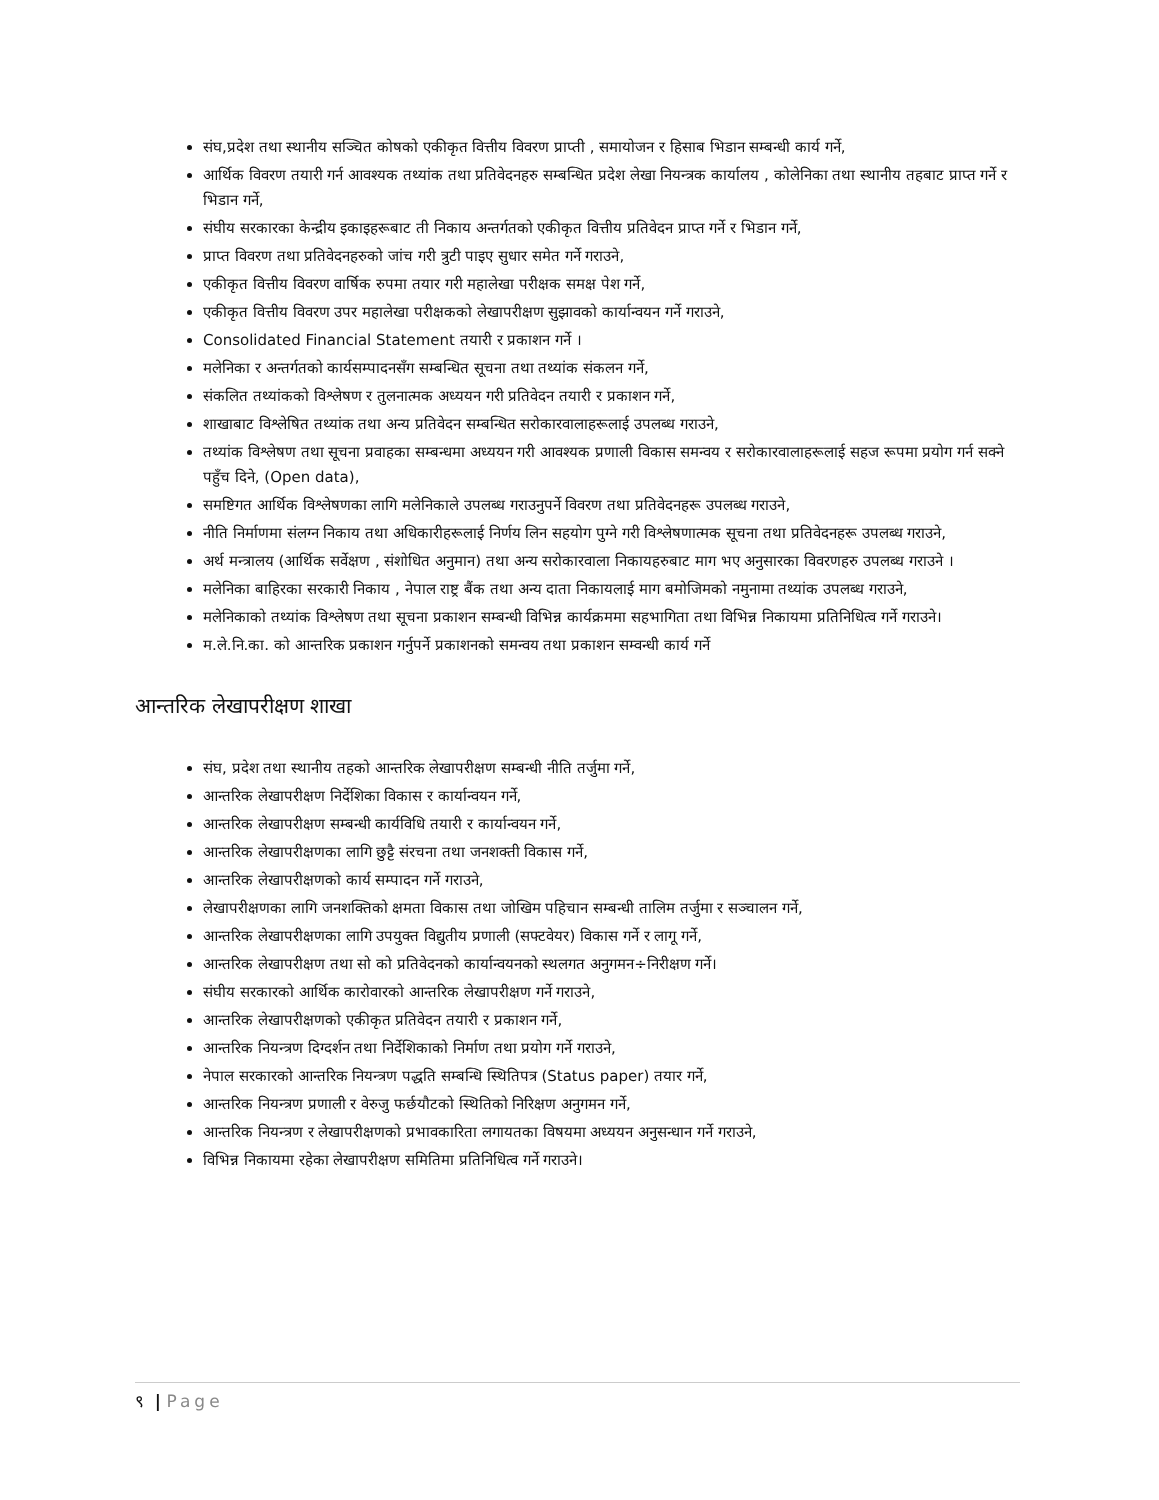संघ,प्रदेश तथा स्थानीय सञ्चित कोषको एकीकृत वित्तीय विवरण प्राप्ती , समायोजन र हिसाब भिडान सम्बन्धी कार्य गर्ने,
आर्थिक विवरण तयारी गर्न आवश्यक तथ्यांक तथा प्रतिवेदनहरु सम्बन्धित प्रदेश लेखा नियन्त्रक कार्यालय , कोलेनिका तथा स्थानीय तहबाट प्राप्त गर्ने र भिडान गर्ने,
संघीय सरकारका केन्द्रीय इकाइहरूबाट ती निकाय अन्तर्गतको एकीकृत वित्तीय प्रतिवेदन प्राप्त गर्ने र भिडान गर्ने,
प्राप्त विवरण तथा प्रतिवेदनहरुको जांच गरी त्रुटी पाइए सुधार समेत गर्ने गराउने,
एकीकृत वित्तीय विवरण वार्षिक रुपमा तयार गरी महालेखा परीक्षक समक्ष पेश गर्ने,
एकीकृत वित्तीय विवरण उपर महालेखा परीक्षकको लेखापरीक्षण सुझावको कार्यान्वयन गर्ने गराउने,
Consolidated Financial Statement तयारी र प्रकाशन गर्ने ।
मलेनिका र अन्तर्गतको कार्यसम्पादनसँग सम्बन्धित सूचना तथा तथ्यांक संकलन गर्ने,
संकलित तथ्यांकको विश्लेषण र तुलनात्मक अध्ययन गरी प्रतिवेदन तयारी र प्रकाशन गर्ने,
शाखाबाट विश्लेषित तथ्यांक तथा अन्य प्रतिवेदन सम्बन्धित सरोकारवालाहरूलाई उपलब्ध गराउने,
तथ्यांक विश्लेषण तथा सूचना प्रवाहका सम्बन्धमा अध्ययन गरी आवश्यक प्रणाली विकास समन्वय र सरोकारवालाहरूलाई सहज रूपमा प्रयोग गर्न सक्ने पहुँच दिने, (Open data),
समष्टिगत आर्थिक विश्लेषणका लागि मलेनिकाले उपलब्ध गराउनुपर्ने विवरण तथा प्रतिवेदनहरू उपलब्ध गराउने,
नीति निर्माणमा संलग्न निकाय तथा अधिकारीहरूलाई निर्णय लिन सहयोग पुग्ने गरी विश्लेषणात्मक सूचना तथा प्रतिवेदनहरू उपलब्ध गराउने,
अर्थ मन्त्रालय (आर्थिक सर्वेक्षण , संशोधित अनुमान) तथा अन्य सरोकारवाला निकायहरुबाट माग भए अनुसारका विवरणहरु उपलब्ध गराउने ।
मलेनिका बाहिरका सरकारी निकाय , नेपाल राष्ट्र बैंक तथा अन्य दाता निकायलाई माग बमोजिमको नमुनामा तथ्यांक उपलब्ध गराउने,
मलेनिकाको तथ्यांक विश्लेषण तथा सूचना प्रकाशन सम्बन्धी विभिन्न कार्यक्रममा सहभागिता तथा विभिन्न निकायमा प्रतिनिधित्व गर्ने गराउने।
म.ले.नि.का. को आन्तरिक प्रकाशन गर्नुपर्ने प्रकाशनको समन्वय तथा प्रकाशन सम्वन्धी कार्य गर्ने
आन्तरिक लेखापरीक्षण शाखा
संघ, प्रदेश तथा स्थानीय तहको आन्तरिक लेखापरीक्षण सम्बन्धी नीति तर्जुमा गर्ने,
आन्तरिक लेखापरीक्षण निर्देशिका विकास र कार्यान्वयन गर्ने,
आन्तरिक लेखापरीक्षण सम्बन्धी कार्यविधि तयारी र कार्यान्वयन गर्ने,
आन्तरिक लेखापरीक्षणका लागि छुट्टै संरचना तथा जनशक्ती विकास गर्ने,
आन्तरिक लेखापरीक्षणको कार्य सम्पादन गर्ने गराउने,
लेखापरीक्षणका लागि जनशक्तिको क्षमता विकास तथा जोखिम पहिचान सम्बन्धी तालिम तर्जुमा र सञ्चालन गर्ने,
आन्तरिक लेखापरीक्षणका लागि उपयुक्त विद्युतीय प्रणाली (सफ्टवेयर) विकास गर्ने र लागू गर्ने,
आन्तरिक लेखापरीक्षण तथा सो को प्रतिवेदनको कार्यान्वयनको स्थलगत अनुगमन÷निरीक्षण गर्ने।
संघीय सरकारको आर्थिक कारोवारको आन्तरिक लेखापरीक्षण गर्ने गराउने,
आन्तरिक लेखापरीक्षणको एकीकृत प्रतिवेदन तयारी र प्रकाशन गर्ने,
आन्तरिक नियन्त्रण दिग्दर्शन तथा निर्देशिकाको निर्माण तथा प्रयोग गर्ने गराउने,
नेपाल सरकारको आन्तरिक नियन्त्रण पद्धति सम्बन्धि स्थितिपत्र (Status paper) तयार गर्ने,
आन्तरिक नियन्त्रण प्रणाली र वेरुजु फर्छयौटको स्थितिको निरिक्षण अनुगमन गर्ने,
आन्तरिक नियन्त्रण र लेखापरीक्षणको प्रभावकारिता लगायतका विषयमा अध्ययन अनुसन्धान गर्ने गराउने,
विभिन्न निकायमा रहेका लेखापरीक्षण समितिमा प्रतिनिधित्व गर्ने गराउने।
९ | Page